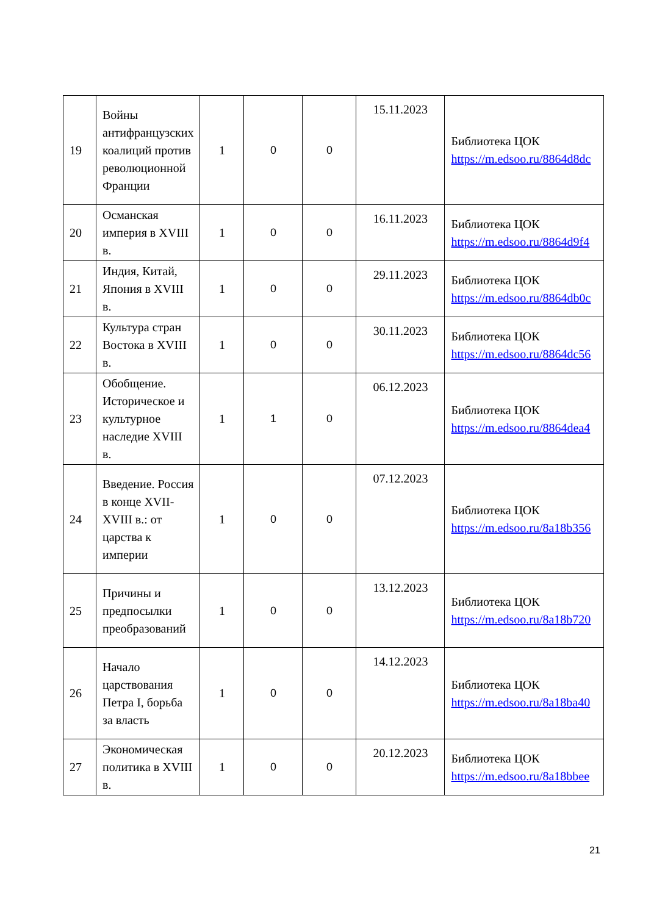| 19 | Войны антифранцузских коалиций против революционной Франции | 1 | 0 | 0 | 15.11.2023 | Библиотека ЦОК https://m.edsoo.ru/8864d8dc |
| 20 | Османская империя в XVIII в. | 1 | 0 | 0 | 16.11.2023 | Библиотека ЦОК https://m.edsoo.ru/8864d9f4 |
| 21 | Индия, Китай, Япония в XVIII в. | 1 | 0 | 0 | 29.11.2023 | Библиотека ЦОК https://m.edsoo.ru/8864db0c |
| 22 | Культура стран Востока в XVIII в. | 1 | 0 | 0 | 30.11.2023 | Библиотека ЦОК https://m.edsoo.ru/8864dc56 |
| 23 | Обобщение. Историческое и культурное наследие XVIII в. | 1 | 1 | 0 | 06.12.2023 | Библиотека ЦОК https://m.edsoo.ru/8864dea4 |
| 24 | Введение. Россия в конце XVII-XVIII в.: от царства к империи | 1 | 0 | 0 | 07.12.2023 | Библиотека ЦОК https://m.edsoo.ru/8a18b356 |
| 25 | Причины и предпосылки преобразований | 1 | 0 | 0 | 13.12.2023 | Библиотека ЦОК https://m.edsoo.ru/8a18b720 |
| 26 | Начало царствования Петра I, борьба за власть | 1 | 0 | 0 | 14.12.2023 | Библиотека ЦОК https://m.edsoo.ru/8a18ba40 |
| 27 | Экономическая политика в XVIII в. | 1 | 0 | 0 | 20.12.2023 | Библиотека ЦОК https://m.edsoo.ru/8a18bbee |
21